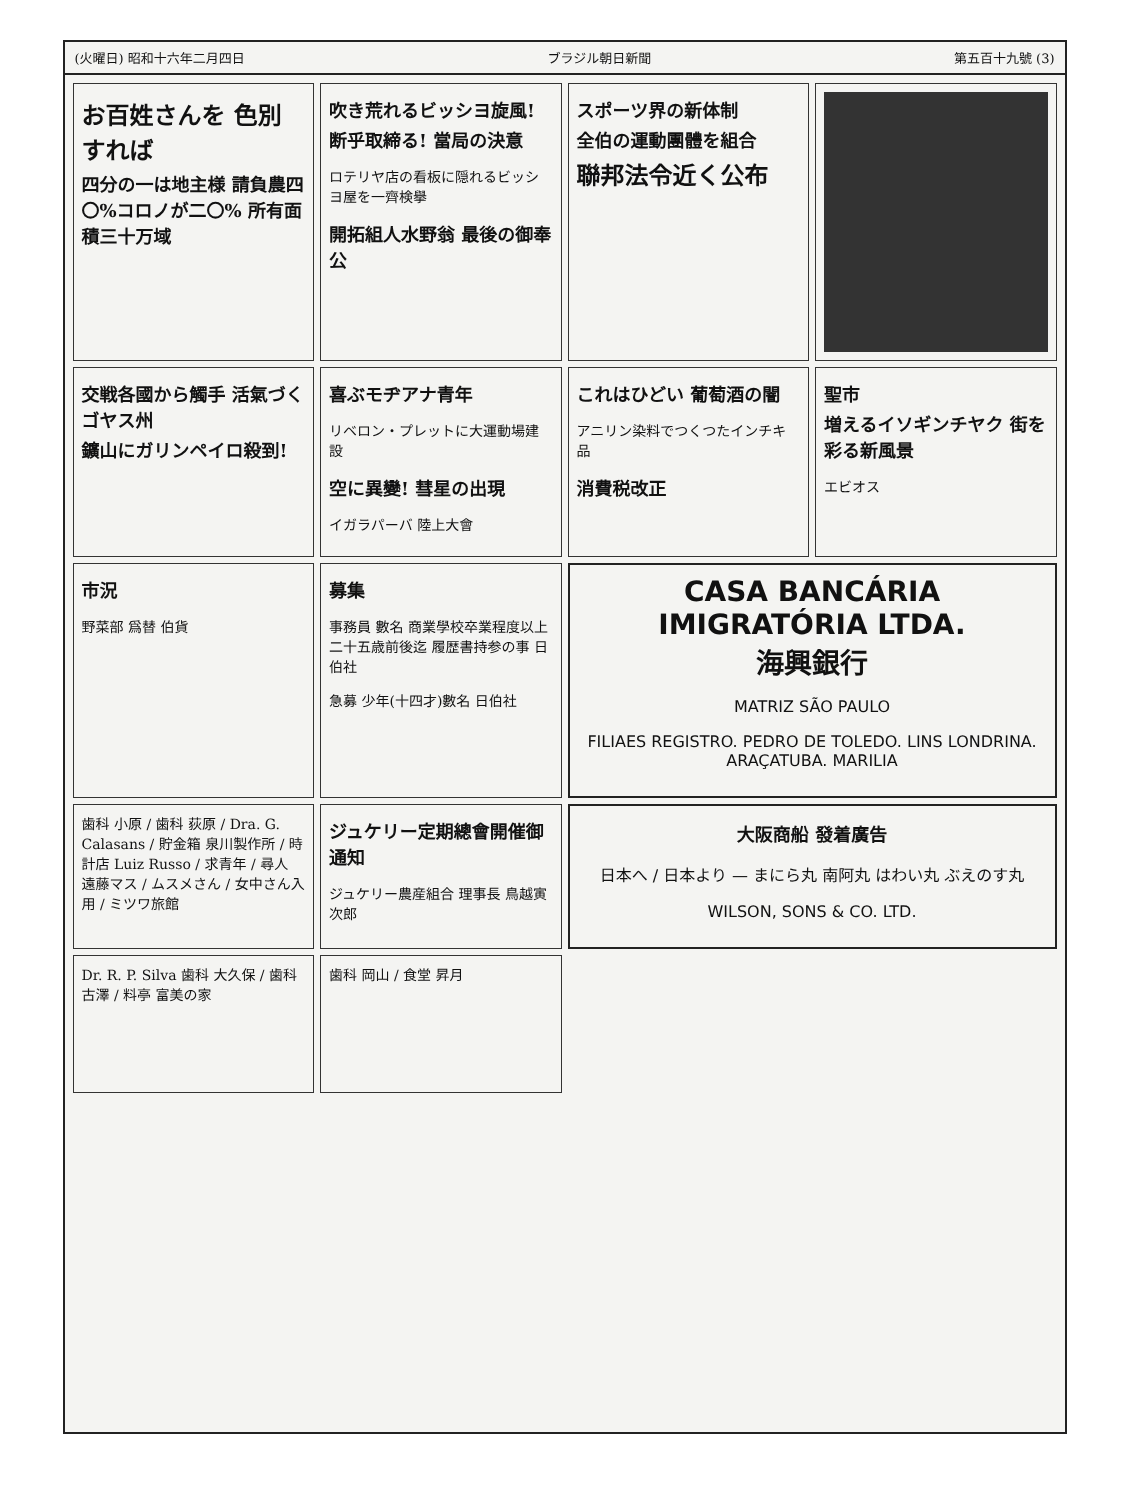(火曜日) 昭和十六年二月四日 ブラジル朝日新聞 第五百十九號 (3)
お百姓さんを 色別すれば
四分の一は地主様 請負農四〇%コロノが二〇% 所有面積三十万域
吹き荒れるビッシヨ旋風!
断乎取締る! 當局の決意
ロテリヤ店の看板に隠れるビッシヨ屋を一齊検擧
開拓組人水野翁 最後の御奉公
スポーツ界の新体制
全伯の運動團體を組合
聯邦法令近く公布
交戦各國から觸手 活氣づくゴヤス州
鑛山にガリンペイロ殺到!
喜ぶモヂアナ青年
リベロン・プレットに大運動場建設
空に異變! 彗星の出現
イガラパーバ 陸上大會
これはひどい 葡萄酒の闇
アニリン染料でつくつたインチキ品
消費税改正
聖市
増えるイソギンチヤク 街を彩る新風景
エビオス
市況
野菜部 爲替 伯貨
募集
事務員 數名 商業學校卒業程度以上 二十五歳前後迄 履歴書持参の事 日伯社
急募 少年(十四才)數名 日伯社
CASA BANCÁRIA IMIGRATÓRIA LTDA.
海興銀行
MATRIZ SÃO PAULO
FILIAES REGISTRO. PEDRO DE TOLEDO. LINS LONDRINA. ARAÇATUBA. MARILIA
歯科 小原 / 歯科 荻原 / Dra. G. Calasans / 貯金箱 泉川製作所 / 時計店 Luiz Russo / 求青年 / 尋人 遠藤マス / ムスメさん / 女中さん入用 / ミツワ旅館
ジュケリー定期總會開催御通知
ジュケリー農産組合 理事長 鳥越寅次郎
大阪商船 發着廣告
日本へ / 日本より — まにら丸 南阿丸 はわい丸 ぶえのす丸
WILSON, SONS & CO. LTD.
Dr. R. P. Silva 歯科 大久保 / 歯科 古澤 / 料亭 富美の家
歯科 岡山 / 食堂 昇月